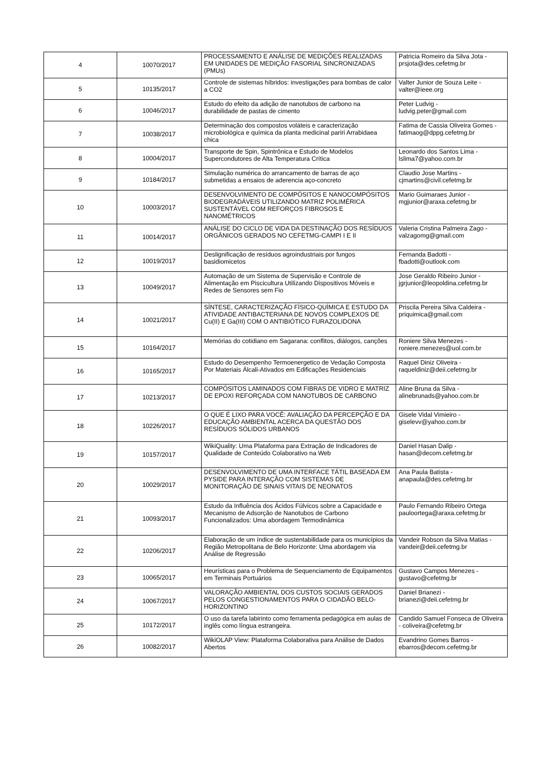| 4 | 10070/2017 | PROCESSAMENTO E ANÁLISE DE MEDIÇÕES REALIZADAS EM UNIDADES DE MEDIÇÃO FASORIAL SINCRONIZADAS (PMUs) | Patricia Romeiro da Silva Jota - prsjota@des.cefetmg.br |
| 5 | 10135/2017 | Controle de sistemas híbridos: investigações para bombas de calor a CO2 | Valter Junior de Souza Leite - valter@ieee.org |
| 6 | 10046/2017 | Estudo do efeito da adição de nanotubos de carbono na durabilidade de pastas de cimento | Peter Ludvig - ludvig.peter@gmail.com |
| 7 | 10038/2017 | Determinação dos compostos voláteis e caracterização microbiológica e química da planta medicinal pariri Arrabidaea chica | Fatima de Cassia Oliveira Gomes - fatimaog@dppg.cefetmg.br |
| 8 | 10004/2017 | Transporte de Spin, Spintrônica e Estudo de Modelos Supercondutores de Alta Temperatura Crítica | Leonardo dos Santos Lima - lslima7@yahoo.com.br |
| 9 | 10184/2017 | Simulação numérica do arrancamento de barras de aço submetidas a ensaios de aderencia aço-concreto | Claudio Jose Martins - cjmartins@civil.cefetmg.br |
| 10 | 10003/2017 | DESENVOLVIMENTO DE COMPÓSITOS E NANOCOMPÓSITOS BIODEGRADÁVEIS UTILIZANDO MATRIZ POLIMÉRICA SUSTENTÁVEL COM REFORÇOS FIBROSOS E NANOMÉTRICOS | Mario Guimaraes Junior - mgjunior@araxa.cefetmg.br |
| 11 | 10014/2017 | ANÁLISE DO CICLO DE VIDA DA DESTINAÇÃO DOS RESÍDUOS ORGÂNICOS GERADOS NO CEFETMG-CAMPI I E II | Valeria Cristina Palmeira Zago - valzagomg@gmail.com |
| 12 | 10019/2017 | Deslignificação de resíduos agroindustriais por fungos basidiomicetos | Fernanda Badotti - fbadotti@outlook.com |
| 13 | 10049/2017 | Automação de um Sistema de Supervisão e Controle de Alimentação em Piscicultura Utilizando Dispositivos Móveis e Redes de Sensores sem Fio | Jose Geraldo Ribeiro Junior - jgrjunior@leopoldina.cefetmg.br |
| 14 | 10021/2017 | SÍNTESE, CARACTERIZAÇÃO FÍSICO-QUÍMICA E ESTUDO DA ATIVIDADE ANTIBACTERIANA DE NOVOS COMPLEXOS DE Cu(II) E Ga(III) COM O ANTIBIÓTICO FURAZOLIDONA | Priscila Pereira Silva Caldeira - priquimica@gmail.com |
| 15 | 10164/2017 | Memórias do cotidiano em Sagarana: conflitos, diálogos, canções | Roniere Silva Menezes - roniere.menezes@uol.com.br |
| 16 | 10165/2017 | Estudo do Desempenho Termoenergetico de Vedação Composta Por Materiais Álcali-Ativados em Edificações Residenciais | Raquel Diniz Oliveira - raqueldiniz@deii.cefetmg.br |
| 17 | 10213/2017 | COMPÓSITOS LAMINADOS COM FIBRAS DE VIDRO E MATRIZ DE EPOXI REFORÇADA COM NANOTUBOS DE CARBONO | Aline Bruna da Silva - alinebrunads@yahoo.com.br |
| 18 | 10226/2017 | O QUE É LIXO PARA VOCÊ: AVALIAÇÃO DA PERCEPÇÃO E DA EDUCAÇÃO AMBIENTAL ACERCA DA QUESTÃO DOS RESÍDUOS SÓLIDOS URBANOS | Gisele Vidal Vimieiro - giselevv@yahoo.com.br |
| 19 | 10157/2017 | WikiQuality: Uma Plataforma para Extração de Indicadores de Qualidade de Conteúdo Colaborativo na Web | Daniel Hasan Dalip - hasan@decom.cefetmg.br |
| 20 | 10029/2017 | DESENVOLVIMENTO DE UMA INTERFACE TÁTIL BASEADA EM PYSIDE PARA INTERAÇÃO COM SISTEMAS DE MONITORAÇÃO DE SINAIS VITAIS DE NEONATOS | Ana Paula Batista - anapaula@des.cefetmg.br |
| 21 | 10093/2017 | Estudo da Influência dos Ácidos Fúlvicos sobre a Capacidade e Mecanismo de Adsorção de Nanotubos de Carbono Funcionalizados: Uma abordagem Termodinâmica | Paulo Fernando Ribeiro Ortega pauloortega@araxa.cefetmg.br |
| 22 | 10206/2017 | Elaboração de um índice de sustentabilidade para os municípios da Região Metropolitana de Belo Horizonte: Uma abordagem via Análise de Regressão | Vandeir Robson da Silva Matias - vandeir@deii.cefetmg.br |
| 23 | 10065/2017 | Heurísticas para o Problema de Sequenciamento de Equipamentos em Terminais Portuários | Gustavo Campos Menezes - gustavo@cefetmg.br |
| 24 | 10067/2017 | VALORAÇÃO AMBIENTAL DOS CUSTOS SOCIAIS GERADOS PELOS CONGESTIONAMENTOS PARA O CIDADÃO BELO-HORIZONTINO | Daniel Brianezi - brianezi@deii.cefetmg.br |
| 25 | 10172/2017 | O uso da tarefa labirinto como ferramenta pedagógica em aulas de inglês como língua estrangeira. | Candido Samuel Fonseca de Oliveira - coliveira@cefetmg.br |
| 26 | 10082/2017 | WikiOLAP View: Plataforma Colaborativa para Análise de Dados Abertos | Evandrino Gomes Barros - ebarros@decom.cefetmg.br |